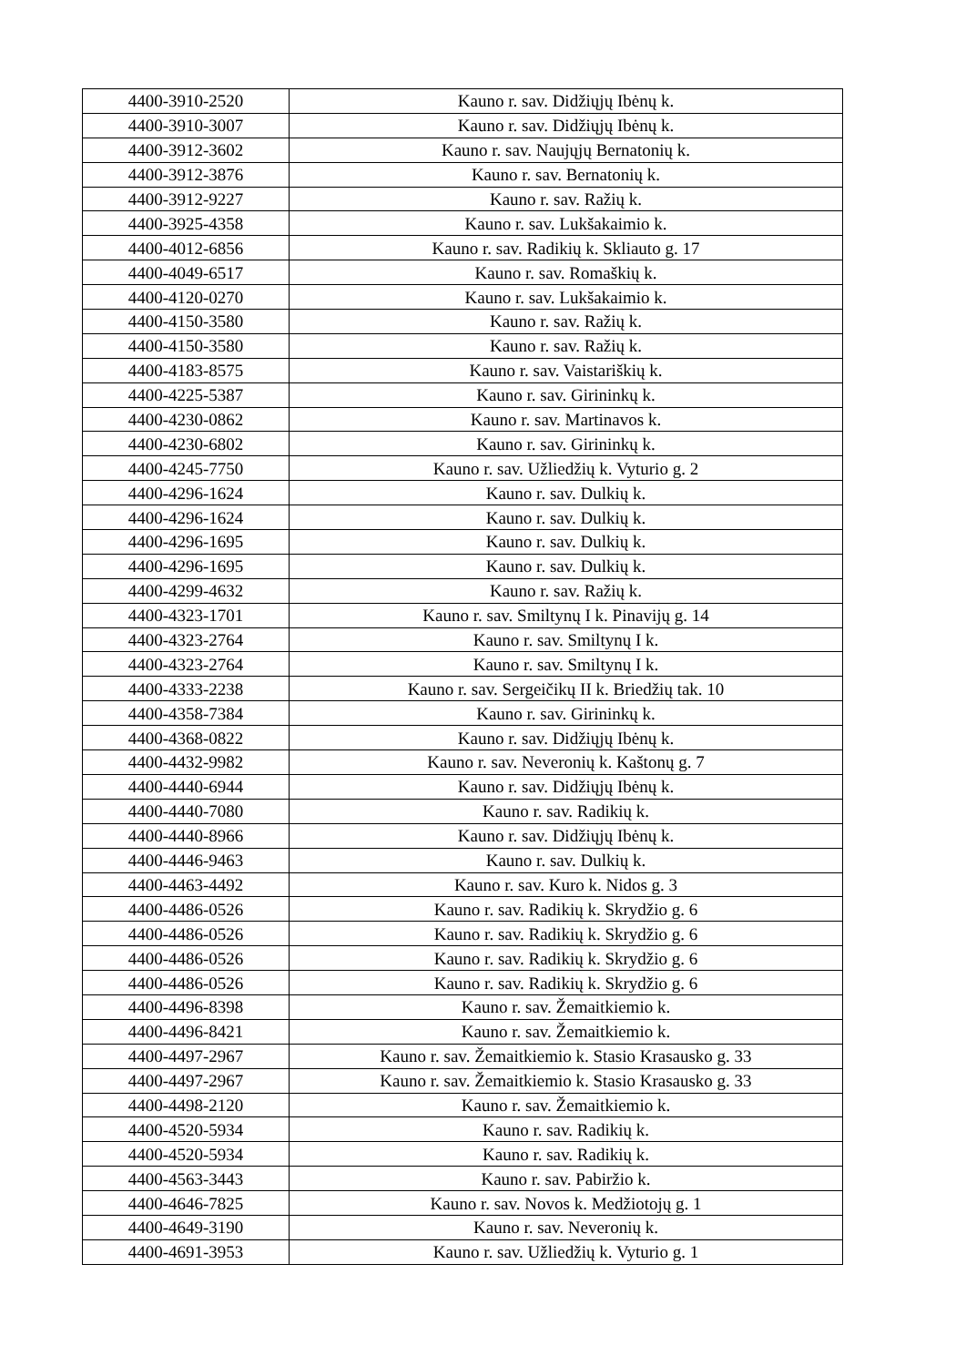| 4400-3910-2520 | Kauno r. sav. Didžiųjų Ibėnų k. |
| 4400-3910-3007 | Kauno r. sav. Didžiųjų Ibėnų k. |
| 4400-3912-3602 | Kauno r. sav. Naujųjų Bernatonių k. |
| 4400-3912-3876 | Kauno r. sav. Bernatonių k. |
| 4400-3912-9227 | Kauno r. sav. Ražių k. |
| 4400-3925-4358 | Kauno r. sav. Lukšakaimio k. |
| 4400-4012-6856 | Kauno r. sav. Radikių k. Skliauto g. 17 |
| 4400-4049-6517 | Kauno r. sav. Romaškių k. |
| 4400-4120-0270 | Kauno r. sav. Lukšakaimio k. |
| 4400-4150-3580 | Kauno r. sav. Ražių k. |
| 4400-4150-3580 | Kauno r. sav. Ražių k. |
| 4400-4183-8575 | Kauno r. sav. Vaistariškių k. |
| 4400-4225-5387 | Kauno r. sav. Girininkų k. |
| 4400-4230-0862 | Kauno r. sav. Martinavos k. |
| 4400-4230-6802 | Kauno r. sav. Girininkų k. |
| 4400-4245-7750 | Kauno r. sav. Užliedžių k. Vyturio g. 2 |
| 4400-4296-1624 | Kauno r. sav. Dulkių k. |
| 4400-4296-1624 | Kauno r. sav. Dulkių k. |
| 4400-4296-1695 | Kauno r. sav. Dulkių k. |
| 4400-4296-1695 | Kauno r. sav. Dulkių k. |
| 4400-4299-4632 | Kauno r. sav. Ražių k. |
| 4400-4323-1701 | Kauno r. sav. Smiltynų I k. Pinavijų g. 14 |
| 4400-4323-2764 | Kauno r. sav. Smiltynų I k. |
| 4400-4323-2764 | Kauno r. sav. Smiltynų I k. |
| 4400-4333-2238 | Kauno r. sav. Sergeičikų II k. Briedžių tak. 10 |
| 4400-4358-7384 | Kauno r. sav. Girininkų k. |
| 4400-4368-0822 | Kauno r. sav. Didžiųjų Ibėnų k. |
| 4400-4432-9982 | Kauno r. sav. Neveronių k. Kaštonų g. 7 |
| 4400-4440-6944 | Kauno r. sav. Didžiųjų Ibėnų k. |
| 4400-4440-7080 | Kauno r. sav. Radikių k. |
| 4400-4440-8966 | Kauno r. sav. Didžiųjų Ibėnų k. |
| 4400-4446-9463 | Kauno r. sav. Dulkių k. |
| 4400-4463-4492 | Kauno r. sav. Kuro k. Nidos g. 3 |
| 4400-4486-0526 | Kauno r. sav. Radikių k. Skrydžio g. 6 |
| 4400-4486-0526 | Kauno r. sav. Radikių k. Skrydžio g. 6 |
| 4400-4486-0526 | Kauno r. sav. Radikių k. Skrydžio g. 6 |
| 4400-4486-0526 | Kauno r. sav. Radikių k. Skrydžio g. 6 |
| 4400-4496-8398 | Kauno r. sav. Žemaitkiemio k. |
| 4400-4496-8421 | Kauno r. sav. Žemaitkiemio k. |
| 4400-4497-2967 | Kauno r. sav. Žemaitkiemio k. Stasio Krasausko g. 33 |
| 4400-4497-2967 | Kauno r. sav. Žemaitkiemio k. Stasio Krasausko g. 33 |
| 4400-4498-2120 | Kauno r. sav. Žemaitkiemio k. |
| 4400-4520-5934 | Kauno r. sav. Radikių k. |
| 4400-4520-5934 | Kauno r. sav. Radikių k. |
| 4400-4563-3443 | Kauno r. sav. Pabiržio k. |
| 4400-4646-7825 | Kauno r. sav. Novos k. Medžiotojų g. 1 |
| 4400-4649-3190 | Kauno r. sav. Neveronių k. |
| 4400-4691-3953 | Kauno r. sav. Užliedžių k. Vyturio g. 1 |